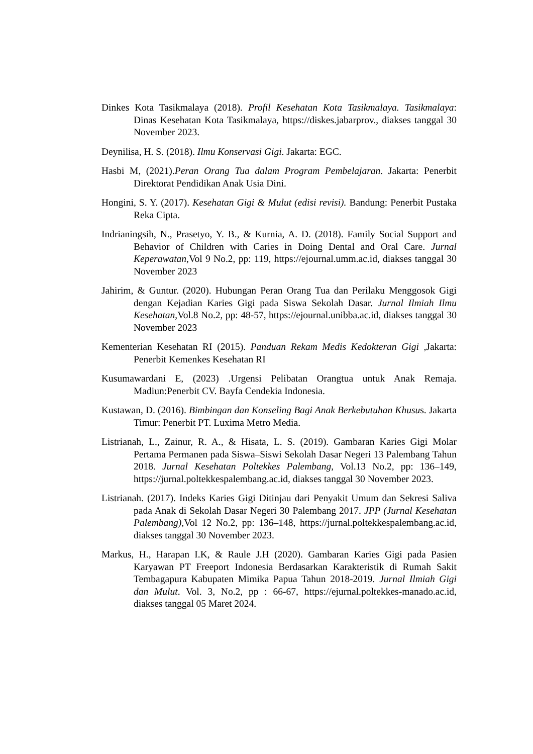Dinkes Kota Tasikmalaya (2018). Profil Kesehatan Kota Tasikmalaya. Tasikmalaya: Dinas Kesehatan Kota Tasikmalaya, https://diskes.jabarprov., diakses tanggal 30 November 2023.
Deynilisa, H. S. (2018). Ilmu Konservasi Gigi. Jakarta: EGC.
Hasbi M, (2021).Peran Orang Tua dalam Program Pembelajaran. Jakarta: Penerbit Direktorat Pendidikan Anak Usia Dini.
Hongini, S. Y. (2017). Kesehatan Gigi & Mulut (edisi revisi). Bandung: Penerbit Pustaka Reka Cipta.
Indrianingsih, N., Prasetyo, Y. B., & Kurnia, A. D. (2018). Family Social Support and Behavior of Children with Caries in Doing Dental and Oral Care. Jurnal Keperawatan,Vol 9 No.2, pp: 119, https://ejournal.umm.ac.id, diakses tanggal 30 November 2023
Jahirim, & Guntur. (2020). Hubungan Peran Orang Tua dan Perilaku Menggosok Gigi dengan Kejadian Karies Gigi pada Siswa Sekolah Dasar. Jurnal Ilmiah Ilmu Kesehatan,Vol.8 No.2, pp: 48-57, https://ejournal.unibba.ac.id, diakses tanggal 30 November 2023
Kementerian Kesehatan RI (2015). Panduan Rekam Medis Kedokteran Gigi ,Jakarta: Penerbit Kemenkes Kesehatan RI
Kusumawardani E, (2023) .Urgensi Pelibatan Orangtua untuk Anak Remaja. Madiun:Penerbit CV. Bayfa Cendekia Indonesia.
Kustawan, D. (2016). Bimbingan dan Konseling Bagi Anak Berkebutuhan Khusus. Jakarta Timur: Penerbit PT. Luxima Metro Media.
Listrianah, L., Zainur, R. A., & Hisata, L. S. (2019). Gambaran Karies Gigi Molar Pertama Permanen pada Siswa–Siswi Sekolah Dasar Negeri 13 Palembang Tahun 2018. Jurnal Kesehatan Poltekkes Palembang, Vol.13 No.2, pp: 136–149, https://jurnal.poltekkespalembang.ac.id, diakses tanggal 30 November 2023.
Listrianah. (2017). Indeks Karies Gigi Ditinjau dari Penyakit Umum dan Sekresi Saliva pada Anak di Sekolah Dasar Negeri 30 Palembang 2017. JPP (Jurnal Kesehatan Palembang),Vol 12 No.2, pp: 136–148, https://jurnal.poltekkespalembang.ac.id, diakses tanggal 30 November 2023.
Markus, H., Harapan I.K, & Raule J.H (2020). Gambaran Karies Gigi pada Pasien Karyawan PT Freeport Indonesia Berdasarkan Karakteristik di Rumah Sakit Tembagapura Kabupaten Mimika Papua Tahun 2018-2019. Jurnal Ilmiah Gigi dan Mulut. Vol. 3, No.2, pp : 66-67, https://ejurnal.poltekkes-manado.ac.id, diakses tanggal 05 Maret 2024.